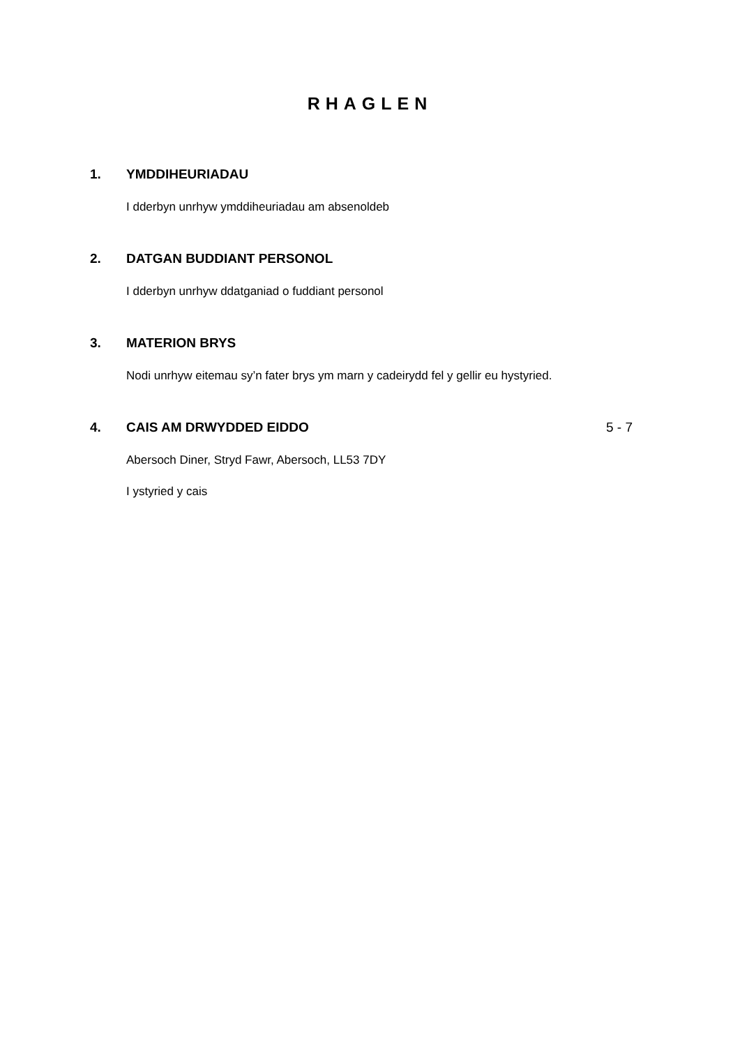RHAGLEN
1. YMDDIHEURIADAU
I dderbyn unrhyw ymddiheuriadau am absenoldeb
2. DATGAN BUDDIANT PERSONOL
I dderbyn unrhyw ddatganiad o fuddiant personol
3. MATERION BRYS
Nodi unrhyw eitemau sy’n fater brys ym marn y cadeirydd fel y gellir eu hystyried.
4. CAIS AM DRWYDDED EIDDO 5 - 7
Abersoch Diner, Stryd Fawr, Abersoch, LL53 7DY
I ystyried y cais